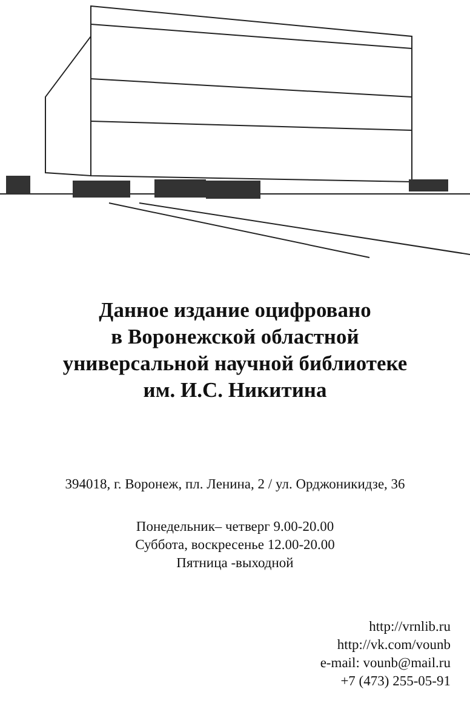Данное издание оцифровано
в Воронежской областной
универсальной научной библиотеке
им. И.С. Никитина
394018, г. Воронеж, пл. Ленина, 2 / ул. Орджоникидзе, 36
Понедельник– четверг 9.00-20.00
Суббота, воскресенье 12.00-20.00
Пятница -выходной
http://vrnlib.ru
http://vk.com/vounb
e-mail: vounb@mail.ru
+7 (473) 255-05-91